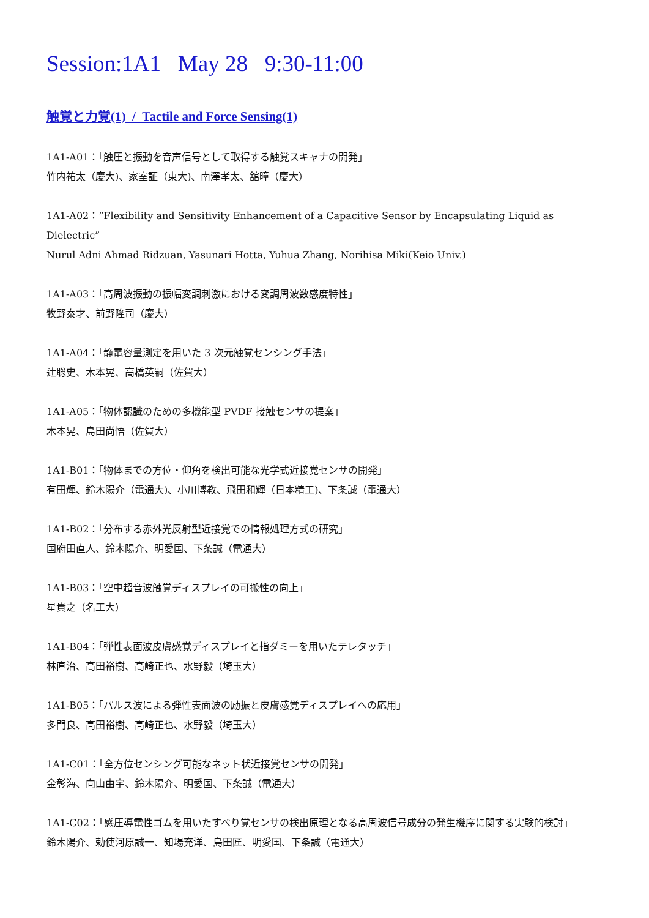Session:1A1 May 28 9:30-11:00
触覚と力覚(1) / Tactile and Force Sensing(1)
1A1-A01：「触圧と振動を音声信号として取得する触覚スキャナの開発」
竹内祐太（慶大)、家室証（東大)、南澤孝太、舘暲（慶大）
1A1-A02：”Flexibility and Sensitivity Enhancement of a Capacitive Sensor by Encapsulating Liquid as Dielectric”
Nurul Adni Ahmad Ridzuan, Yasunari Hotta, Yuhua Zhang, Norihisa Miki(Keio Univ.)
1A1-A03：「高周波振動の振幅変調刺激における変調周波数感度特性」
牧野泰才、前野隆司（慶大）
1A1-A04：「静電容量測定を用いた 3 次元触覚センシング手法」
辻聡史、木本晃、高橋英嗣（佐賀大）
1A1-A05：「物体認識のための多機能型 PVDF 接触センサの提案」
木本晃、島田尚悟（佐賀大）
1A1-B01：「物体までの方位・仰角を検出可能な光学式近接覚センサの開発」
有田輝、鈴木陽介（電通大)、小川博教、飛田和輝（日本精工)、下条誠（電通大）
1A1-B02：「分布する赤外光反射型近接覚での情報処理方式の研究」
国府田直人、鈴木陽介、明愛国、下条誠（電通大）
1A1-B03：「空中超音波触覚ディスプレイの可搬性の向上」
星貴之（名工大）
1A1-B04：「弾性表面波皮膚感覚ディスプレイと指ダミーを用いたテレタッチ」
林直治、高田裕樹、高崎正也、水野毅（埼玉大）
1A1-B05：「パルス波による弾性表面波の励振と皮膚感覚ディスプレイへの応用」
多門良、高田裕樹、高崎正也、水野毅（埼玉大）
1A1-C01：「全方位センシング可能なネット状近接覚センサの開発」
金彰海、向山由宇、鈴木陽介、明愛国、下条誠（電通大）
1A1-C02：「感圧導電性ゴムを用いたすべり覚センサの検出原理となる高周波信号成分の発生機序に関する実験的検討」
鈴木陽介、勅使河原誠一、知場充洋、島田匠、明愛国、下条誠（電通大）